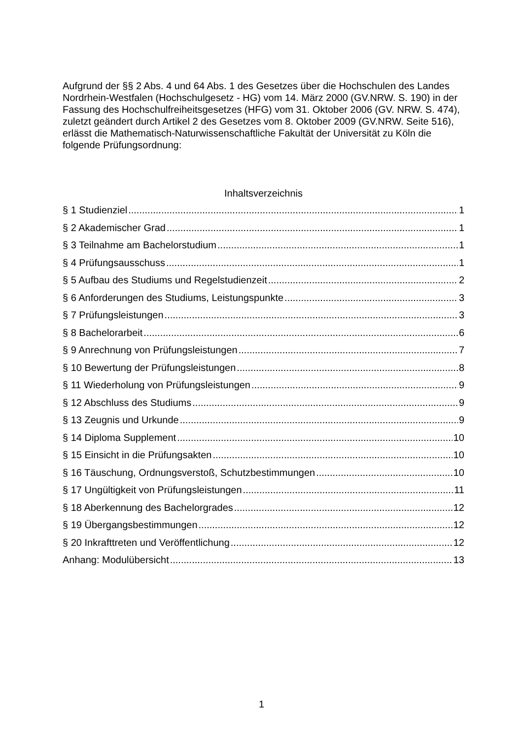Aufgrund der §§ 2 Abs. 4 und 64 Abs. 1 des Gesetzes über die Hochschulen des Landes Nordrhein-Westfalen (Hochschulgesetz - HG) vom 14. März 2000 (GV.NRW. S. 190) in der Fassung des Hochschulfreiheitsgesetzes (HFG) vom 31. Oktober 2006 (GV. NRW. S. 474), zuletzt geändert durch Artikel 2 des Gesetzes vom 8. Oktober 2009 (GV.NRW. Seite 516), erlässt die Mathematisch-Naturwissenschaftliche Fakultät der Universität zu Köln die folgende Prüfungsordnung:
Inhaltsverzeichnis
§ 1 Studienziel 1
§ 2 Akademischer Grad 1
§ 3 Teilnahme am Bachelorstudium 1
§ 4 Prüfungsausschuss 1
§ 5 Aufbau des Studiums und Regelstudienzeit 2
§ 6 Anforderungen des Studiums, Leistungspunkte 3
§ 7 Prüfungsleistungen 3
§ 8 Bachelorarbeit 6
§ 9 Anrechnung von Prüfungsleistungen 7
§ 10 Bewertung der Prüfungsleistungen 8
§ 11 Wiederholung von Prüfungsleistungen 9
§ 12 Abschluss des Studiums 9
§ 13 Zeugnis und Urkunde 9
§ 14 Diploma Supplement 10
§ 15 Einsicht in die Prüfungsakten 10
§ 16 Täuschung, Ordnungsverstoß, Schutzbestimmungen 10
§ 17 Ungültigkeit von Prüfungsleistungen 11
§ 18 Aberkennung des Bachelorgrades 12
§ 19 Übergangsbestimmungen 12
§ 20 Inkrafttreten und Veröffentlichung 12
Anhang: Modulübersicht 13
1